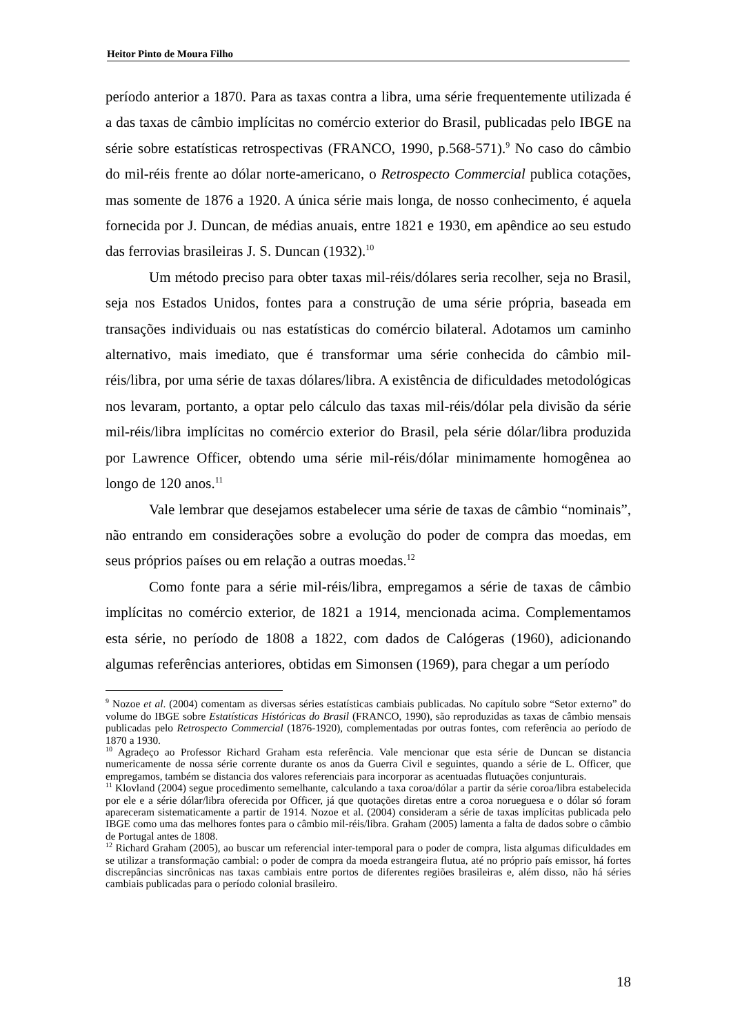Heitor Pinto de Moura Filho
período anterior a 1870. Para as taxas contra a libra, uma série frequentemente utilizada é a das taxas de câmbio implícitas no comércio exterior do Brasil, publicadas pelo IBGE na série sobre estatísticas retrospectivas (FRANCO, 1990, p.568-571).<sup>9</sup> No caso do câmbio do mil-réis frente ao dólar norte-americano, o Retrospecto Commercial publica cotações, mas somente de 1876 a 1920. A única série mais longa, de nosso conhecimento, é aquela fornecida por J. Duncan, de médias anuais, entre 1821 e 1930, em apêndice ao seu estudo das ferrovias brasileiras J. S. Duncan (1932).<sup>10</sup>
Um método preciso para obter taxas mil-réis/dólares seria recolher, seja no Brasil, seja nos Estados Unidos, fontes para a construção de uma série própria, baseada em transações individuais ou nas estatísticas do comércio bilateral. Adotamos um caminho alternativo, mais imediato, que é transformar uma série conhecida do câmbio mil-réis/libra, por uma série de taxas dólares/libra. A existência de dificuldades metodológicas nos levaram, portanto, a optar pelo cálculo das taxas mil-réis/dólar pela divisão da série mil-réis/libra implícitas no comércio exterior do Brasil, pela série dólar/libra produzida por Lawrence Officer, obtendo uma série mil-réis/dólar minimamente homogênea ao longo de 120 anos.<sup>11</sup>
Vale lembrar que desejamos estabelecer uma série de taxas de câmbio “nominais”, não entrando em considerações sobre a evolução do poder de compra das moedas, em seus próprios países ou em relação a outras moedas.<sup>12</sup>
Como fonte para a série mil-réis/libra, empregamos a série de taxas de câmbio implícitas no comércio exterior, de 1821 a 1914, mencionada acima. Complementamos esta série, no período de 1808 a 1822, com dados de Calógeras (1960), adicionando algumas referências anteriores, obtidas em Simonsen (1969), para chegar a um período
<sup>9</sup> Nozoe et al. (2004) comentam as diversas séries estatísticas cambiais publicadas. No capítulo sobre “Setor externo” do volume do IBGE sobre Estatísticas Históricas do Brasil (FRANCO, 1990), são reproduzidas as taxas de câmbio mensais publicadas pelo Retrospecto Commercial (1876-1920), complementadas por outras fontes, com referência ao período de 1870 a 1930.
<sup>10</sup> Agradeço ao Professor Richard Graham esta referência. Vale mencionar que esta série de Duncan se distancia numericamente de nossa série corrente durante os anos da Guerra Civil e seguintes, quando a série de L. Officer, que empregamos, também se distancia dos valores referenciais para incorporar as acentuadas flutuações conjunturais.
<sup>11</sup> Klovland (2004) segue procedimento semelhante, calculando a taxa coroa/dólar a partir da série coroa/libra estabelecida por ele e a série dólar/libra oferecida por Officer, já que quotações diretas entre a coroa norueguesa e o dólar só foram apareceram sistematicamente a partir de 1914. Nozoe et al. (2004) consideram a série de taxas implícitas publicada pelo IBGE como uma das melhores fontes para o câmbio mil-réis/libra. Graham (2005) lamenta a falta de dados sobre o câmbio de Portugal antes de 1808.
<sup>12</sup> Richard Graham (2005), ao buscar um referencial inter-temporal para o poder de compra, lista algumas dificuldades em se utilizar a transformação cambial: o poder de compra da moeda estrangeira flutua, até no próprio país emissor, há fortes discrepâncias sincrônicas nas taxas cambiais entre portos de diferentes regiões brasileiras e, além disso, não há séries cambiais publicadas para o período colonial brasileiro.
18